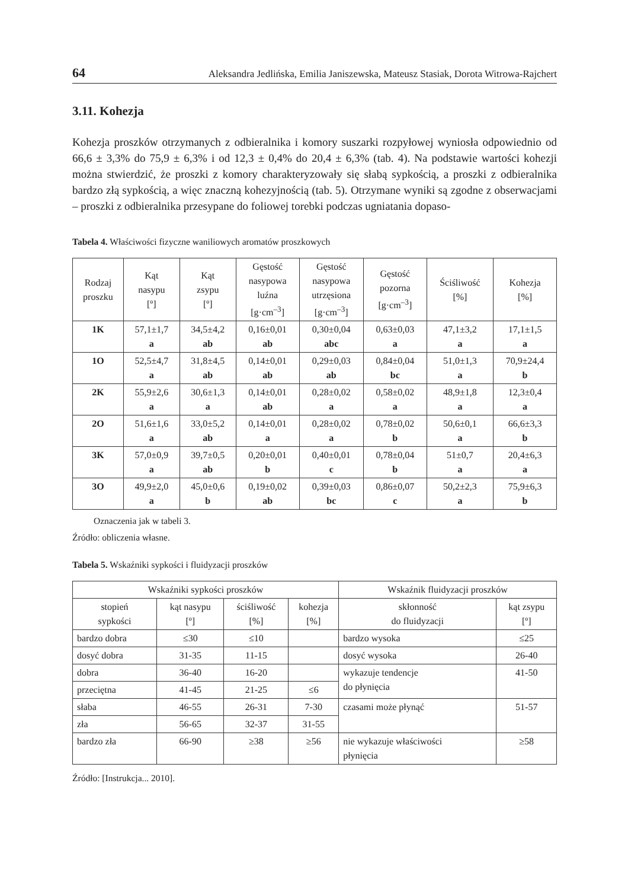64 Aleksandra Jedlińska, Emilia Janiszewska, Mateusz Stasiak, Dorota Witrowa-Rajchert
3.11. Kohezja
Kohezja proszków otrzymanych z odbieralnika i komory suszarki rozpyłowej wyniosła odpowiednio od 66,6 ± 3,3% do 75,9 ± 6,3% i od 12,3 ± 0,4% do 20,4 ± 6,3% (tab. 4). Na podstawie wartości kohezji można stwierdzić, że proszki z komory charakteryzowały się słabą sypkością, a proszki z odbieralnika bardzo złą sypkością, a więc znaczną kohezyjnością (tab. 5). Otrzymane wyniki są zgodne z obserwacjami – proszki z odbieralnika przesypane do foliowej torebki podczas ugniatania dopaso-
Tabela 4. Właściwości fizyczne waniliowych aromatów proszkowych
| Rodzaj proszku | Kąt nasypu [º] | Kąt zsypu [º] | Gęstość nasypowa luźna [g·cm<sup>–3</sup>] | Gęstość nasypowa utrzęsiona [g·cm<sup>–3</sup>] | Gęstość pozorna [g·cm<sup>–3</sup>] | Ściśliwość [%] | Kohezja [%] |
| --- | --- | --- | --- | --- | --- | --- | --- |
| 1K | 57,1±1,7 a | 34,5±4,2 ab | 0,16±0,01 ab | 0,30±0,04 abc | 0,63±0,03 a | 47,1±3,2 a | 17,1±1,5 a |
| 1O | 52,5±4,7 a | 31,8±4,5 ab | 0,14±0,01 ab | 0,29±0,03 ab | 0,84±0,04 bc | 51,0±1,3 a | 70,9±24,4 b |
| 2K | 55,9±2,6 a | 30,6±1,3 a | 0,14±0,01 ab | 0,28±0,02 a | 0,58±0,02 a | 48,9±1,8 a | 12,3±0,4 a |
| 2O | 51,6±1,6 a | 33,0±5,2 ab | 0,14±0,01 a | 0,28±0,02 a | 0,78±0,02 b | 50,6±0,1 a | 66,6±3,3 b |
| 3K | 57,0±0,9 a | 39,7±0,5 ab | 0,20±0,01 b | 0,40±0,01 c | 0,78±0,04 b | 51±0,7 a | 20,4±6,3 a |
| 3O | 49,9±2,0 a | 45,0±0,6 b | 0,19±0,02 ab | 0,39±0,03 bc | 0,86±0,07 c | 50,2±2,3 a | 75,9±6,3 b |
Oznaczenia jak w tabeli 3.
Źródło: obliczenia własne.
Tabela 5. Wskaźniki sypkości i fluidyzacji proszków
| Wskaźniki sypkości proszków | | | | Wskaźnik fluidyzacji proszków | |
| --- | --- | --- | --- | --- | --- |
| stopień sypkości | kąt nasypu [º] | ściśliwość [%] | kohezja [%] | skłonność do fluidyzacji | kąt zsypu [º] |
| bardzo dobra | ≤30 | ≤10 | | bardzo wysoka | ≤25 |
| dosyć dobra | 31-35 | 11-15 | | dosyć wysoka | 26-40 |
| dobra | 36-40 | 16-20 | | wykazuje tendencje do płynięcia | 41-50 |
| przeciętna | 41-45 | 21-25 | ≤6 | | |
| słaba | 46-55 | 26-31 | 7-30 | czasami może płynąć | 51-57 |
| zła | 56-65 | 32-37 | 31-55 | | |
| bardzo zła | 66-90 | ≥38 | ≥56 | nie wykazuje właściwości płynięcia | ≥58 |
Źródło: [Instrukcja... 2010].